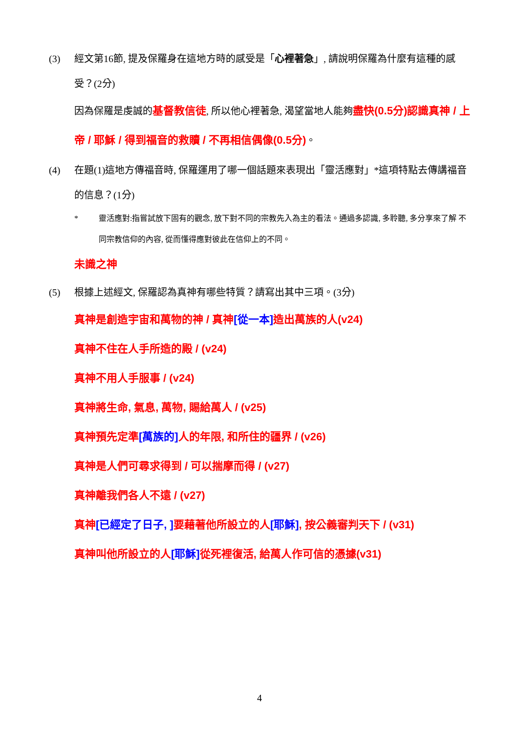(3) 經文第16節, 提及保羅身在這地方時的感受是「心裡著急」, 請說明保羅為什麼有這種的感受？(2分)
因為保羅是虔誠的基督教信徒, 所以他心裡著急, 渴望當地人能夠盡快(0.5分)認識真神 / 上帝 / 耶穌 / 得到福音的救贖 / 不再相信偶像(0.5分)。
(4) 在題(1)這地方傳福音時, 保羅運用了哪一個話題來表現出「靈活應對」*這項特點去傳講福音的信息？(1分)
* 靈活應對:指嘗試放下固有的觀念, 放下對不同的宗教先入為主的看法。通過多認識, 多聆聽, 多分享來了解 不同宗教信仰的內容, 從而懂得應對彼此在信仰上的不同。
未識之神
(5) 根據上述經文, 保羅認為真神有哪些特質？請寫出其中三項。(3分)
真神是創造宇宙和萬物的神 / 真神[從一本] 造出萬族的人(v24)
真神不住在人手所造的殿 / (v24)
真神不用人手服事 / (v24)
真神將生命, 氣息, 萬物, 賜給萬人 / (v25)
真神預先定準[萬族的] 人的年限, 和所住的疆界 / (v26)
真神是人們可尋求得到 / 可以揣摩而得 / (v27)
真神離我們各人不遠 / (v27)
真神[已經定了日子, ] 要藉著他所設立的人[耶穌], 按公義審判天下 / (v31)
真神叫他所設立的人[耶穌] 從死裡復活, 給萬人作可信的憑據(v31)
4